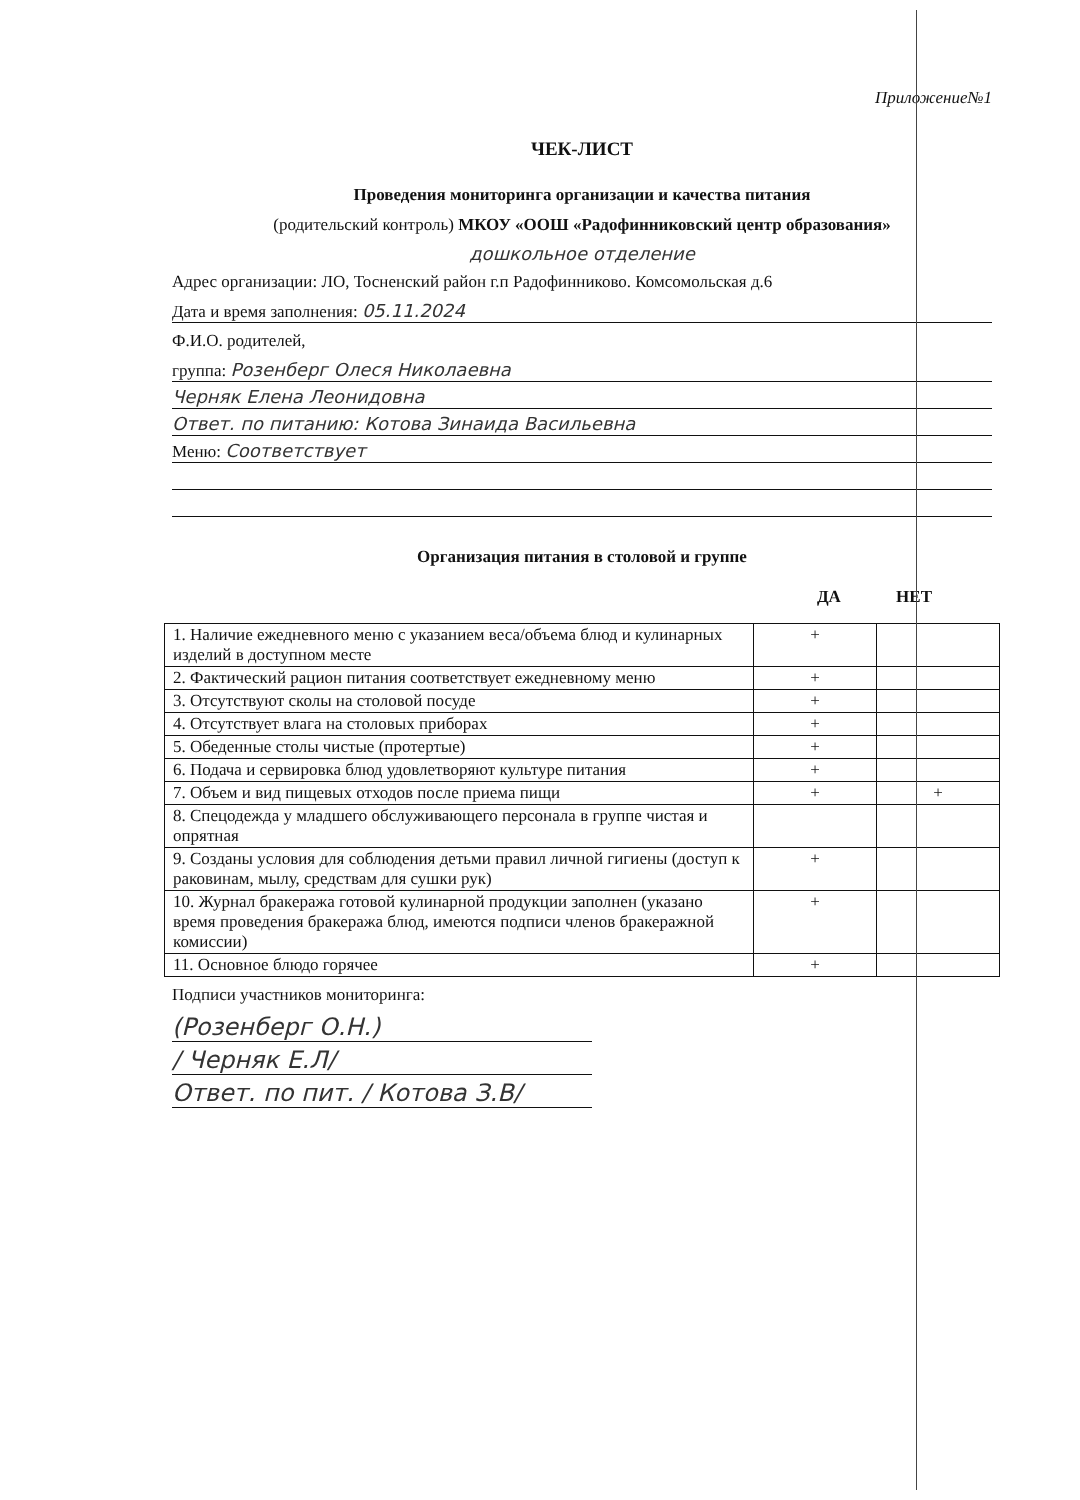Приложение№1
ЧЕК-ЛИСТ
Проведения мониторинга организации и качества питания
(родительский контроль) МКОУ «ООШ «Радофинниковский центр образования»
дошкольное отделение
Адрес организации: ЛО, Тосненский район г.п Радофинниково. Комсомольская д.6
Дата и время заполнения: 05.11.2024
Ф.И.О. родителей,
группа: Розенберг Олеся Николаевна
Черняк Елена Леонидовна
Ответ. по питанию: Котова Зинаида Васильевна
Меню: Соответствует
Организация питания в столовой и группе
ДА НЕТ
| 1. Наличие ежедневного меню с указанием веса/объема блюд и кулинарных изделий в доступном месте | + | |
| 2. Фактический рацион питания соответствует ежедневному меню | + | |
| 3. Отсутствуют сколы на столовой посуде | + | |
| 4. Отсутствует влага на столовых приборах | + | |
| 5. Обеденные столы чистые (протертые) | + | |
| 6. Подача и сервировка блюд удовлетворяют культуре питания | + | |
| 7. Объем и вид пищевых отходов после приема пищи | + | + |
| 8. Спецодежда у младшего обслуживающего персонала в группе чистая и опрятная | | |
| 9. Созданы условия для соблюдения детьми правил личной гигиены (доступ к раковинам, мылу, средствам для сушки рук) | + | |
| 10. Журнал бракеража готовой кулинарной продукции заполнен (указано время проведения бракеража блюд, имеются подписи членов бракеражной комиссии) | + | |
| 11. Основное блюдо горячее | + | |
Подписи участников мониторинга:
(Розенберг О.Н.)
/ Черняк Е.Л/
Ответ. по пит. / Котова З.В/